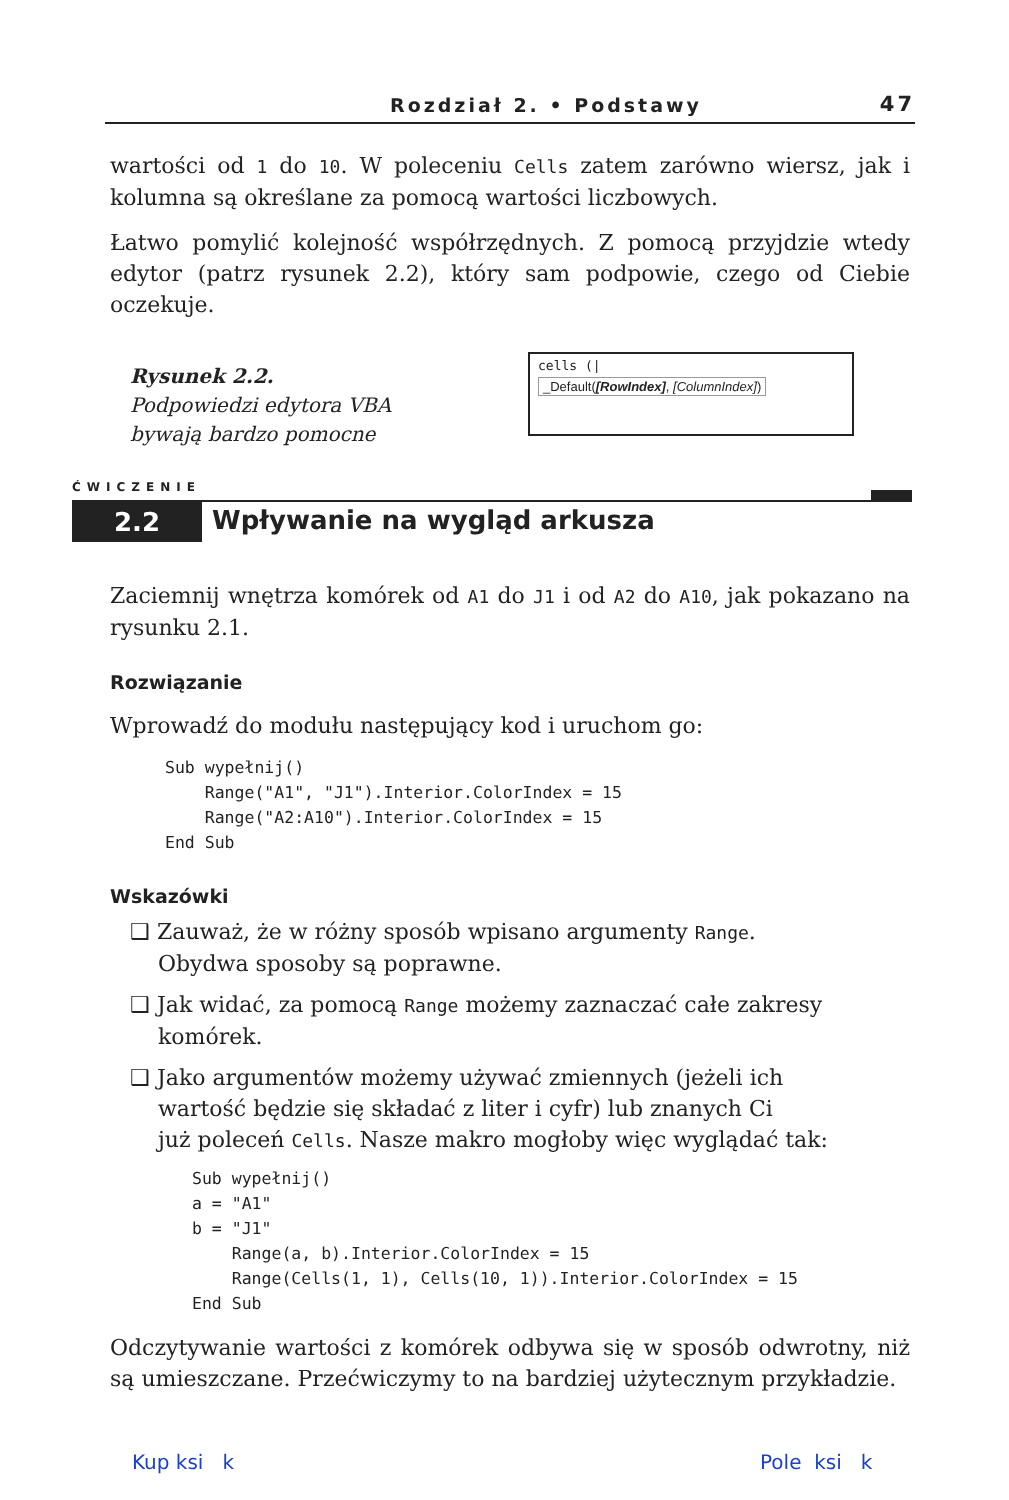Rozdział 2. • Podstawy 47
wartości od 1 do 10. W poleceniu Cells zatem zarówno wiersz, jak i kolumna są określane za pomocą wartości liczbowych.
Łatwo pomylić kolejność współrzędnych. Z pomocą przyjdzie wtedy edytor (patrz rysunek 2.2), który sam podpowie, czego od Ciebie oczekuje.
Rysunek 2.2.
Podpowiedzi edytora VBA
bywają bardzo pomocne
cells (|
_Default([RowIndex], [ColumnIndex])
ĆWICZENIE
2.2 Wpływanie na wygląd arkusza
Zaciemnij wnętrza komórek od A1 do J1 i od A2 do A10, jak pokazano na rysunku 2.1.
Rozwiązanie
Wprowadź do modułu następujący kod i uruchom go:
Sub wypełnij()
    Range("A1", "J1").Interior.ColorIndex = 15
    Range("A2:A10").Interior.ColorIndex = 15
End Sub
Wskazówki
❑ Zauważ, że w różny sposób wpisano argumenty Range.
Obydwa sposoby są poprawne.
❑ Jak widać, za pomocą Range możemy zaznaczać całe zakresy
komórek.
❑ Jako argumentów możemy używać zmiennych (jeżeli ich
wartość będzie się składać z liter i cyfr) lub znanych Ci
już poleceń Cells. Nasze makro mogłoby więc wyglądać tak:
Sub wypełnij()
a = "A1"
b = "J1"
    Range(a, b).Interior.ColorIndex = 15
    Range(Cells(1, 1), Cells(10, 1)).Interior.ColorIndex = 15
End Sub
Odczytywanie wartości z komórek odbywa się w sposób odwrotny, niż są umieszczane. Przećwiczymy to na bardziej użytecznym przykładzie.
Kup ksi k Pole ksi k